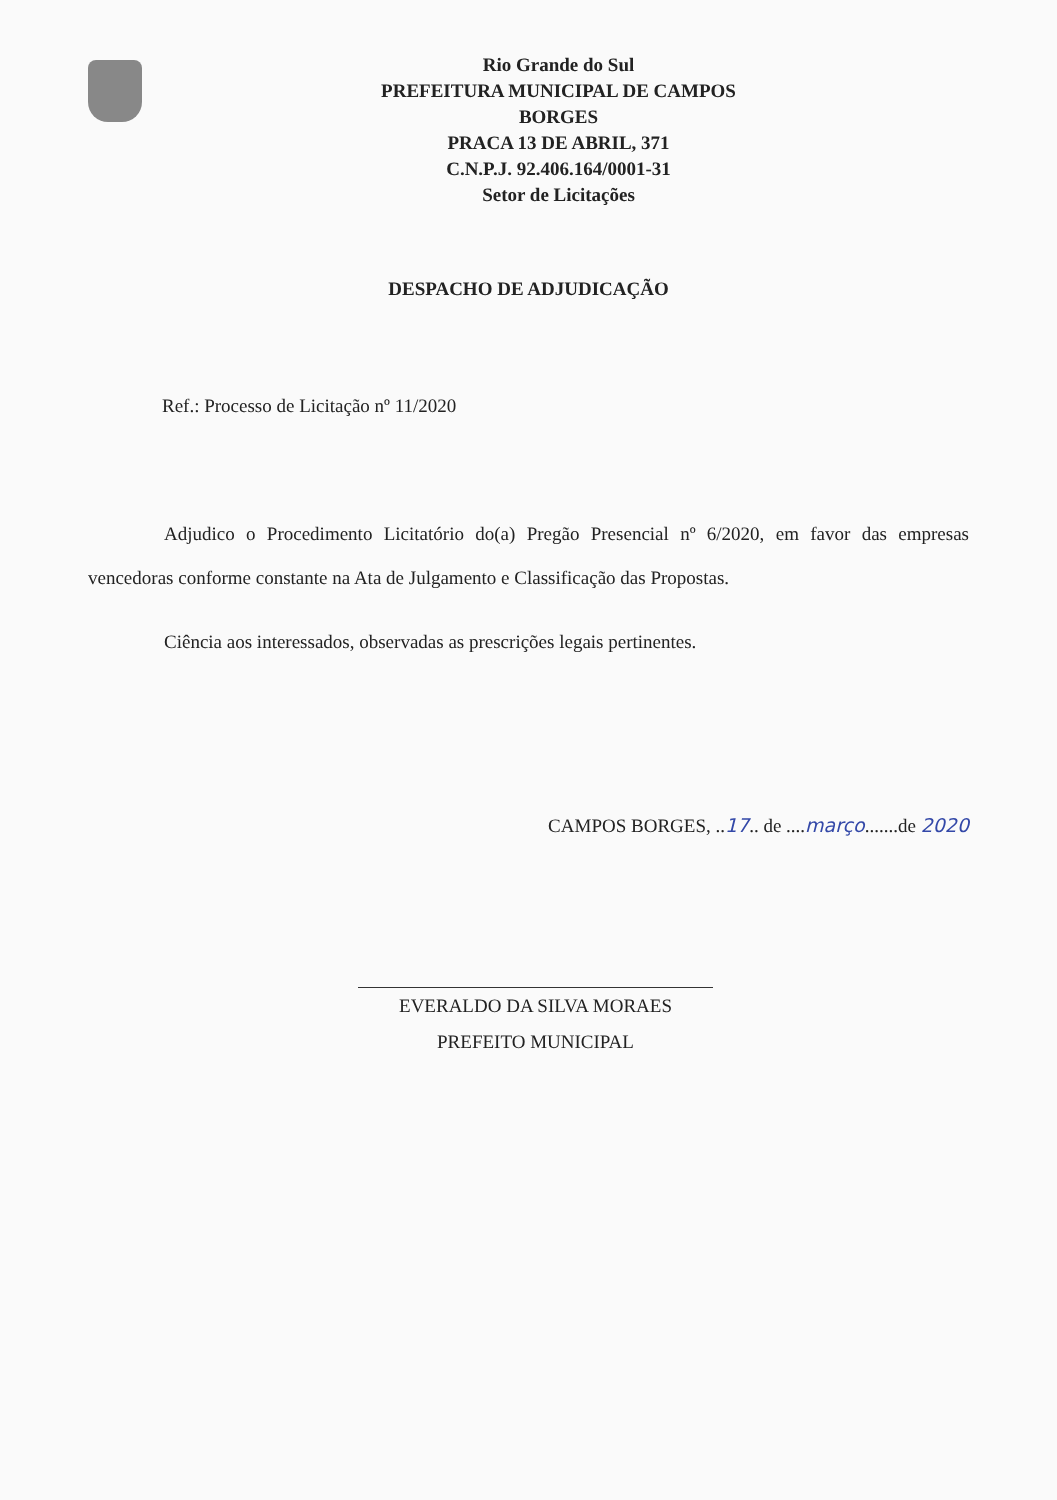Rio Grande do Sul
PREFEITURA MUNICIPAL DE CAMPOS
BORGES
PRACA 13 DE ABRIL, 371
C.N.P.J. 92.406.164/0001-31
Setor de Licitações
DESPACHO DE ADJUDICAÇÃO
Ref.: Processo de Licitação nº 11/2020
Adjudico o Procedimento Licitatório do(a) Pregão Presencial nº 6/2020, em favor das empresas vencedoras conforme constante na Ata de Julgamento e Classificação das Propostas.
Ciência aos interessados, observadas as prescrições legais pertinentes.
CAMPOS BORGES, ..17.. de ....março.......de 2020
EVERALDO DA SILVA MORAES
PREFEITO MUNICIPAL